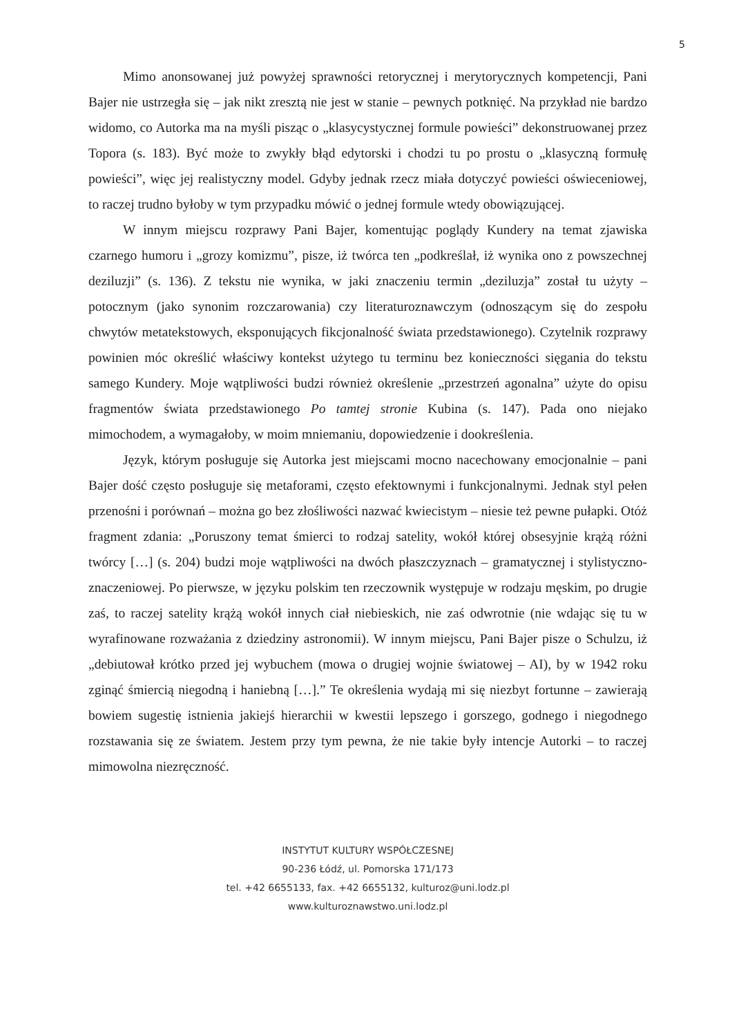5
Mimo anonsowanej już powyżej sprawności retorycznej i merytorycznych kompetencji, Pani Bajer nie ustrzegła się – jak nikt zresztą nie jest w stanie – pewnych potknięć. Na przykład nie bardzo widomo, co Autorka ma na myśli pisząc o „klasycystycznej formule powieści” dekonstruowanej przez Topora (s. 183). Być może to zwykły błąd edytorski i chodzi tu po prostu o „klasyczną formułę powieści”, więc jej realistyczny model. Gdyby jednak rzecz miała dotyczyć powieści oświeceniowej, to raczej trudno byłoby w tym przypadku mówić o jednej formule wtedy obowiązującej.
W innym miejscu rozprawy Pani Bajer, komentując poglądy Kundery na temat zjawiska czarnego humoru i „grozy komizmu”, pisze, iż twórca ten „podkreślał, iż wynika ono z powszechnej deziluzji” (s. 136). Z tekstu nie wynika, w jaki znaczeniu termin „deziluzja” został tu użyty – potocznym (jako synonim rozczarowania) czy literaturoznawczym (odnoszącym się do zespołu chwytów metatekstowych, eksponujących fikcjonalność świata przedstawionego). Czytelnik rozprawy powinien móc określić właściwy kontekst użytego tu terminu bez konieczności sięgania do tekstu samego Kundery. Moje wątpliwości budzi również określenie „przestrzeń agonalna” użyte do opisu fragmentów świata przedstawionego Po tamtej stronie Kubina (s. 147). Pada ono niejako mimochodem, a wymagałoby, w moim mniemaniu, dopowiedzenie i dookreślenia.
Język, którym posługuje się Autorka jest miejscami mocno nacechowany emocjonalnie – pani Bajer dość często posługuje się metaforami, często efektownymi i funkcjonalnymi. Jednak styl pełen przenośni i porównań – można go bez złośliwości nazwać kwiecistym – niesie też pewne pułapki. Otóż fragment zdania: „Poruszony temat śmierci to rodzaj satelity, wokół której obsesyjnie krążą różni twórcy […] (s. 204) budzi moje wątpliwości na dwóch płaszczyznach – gramatycznej i stylistyczno-znaczeniowej. Po pierwsze, w języku polskim ten rzeczownik występuje w rodzaju męskim, po drugie zaś, to raczej satelity krążą wokół innych ciał niebieskich, nie zaś odwrotnie (nie wdając się tu w wyrafinowane rozważania z dziedziny astronomii). W innym miejscu, Pani Bajer pisze o Schulzu, iż „debiutował krótko przed jej wybuchem (mowa o drugiej wojnie światowej – AI), by w 1942 roku zginąć śmiercią niegodną i haniebną […].” Te określenia wydają mi się niezbyt fortunne – zawierają bowiem sugestię istnienia jakiejś hierarchii w kwestii lepszego i gorszego, godnego i niegodnego rozstawania się ze światem. Jestem przy tym pewna, że nie takie były intencje Autorki – to raczej mimowolna niezręczność.
INSTYTUT KULTURY WSPÓŁCZESNEJ
90-236 Łódź, ul. Pomorska 171/173
tel. +42 6655133, fax. +42 6655132, kulturoz@uni.lodz.pl
www.kulturoznawstwo.uni.lodz.pl